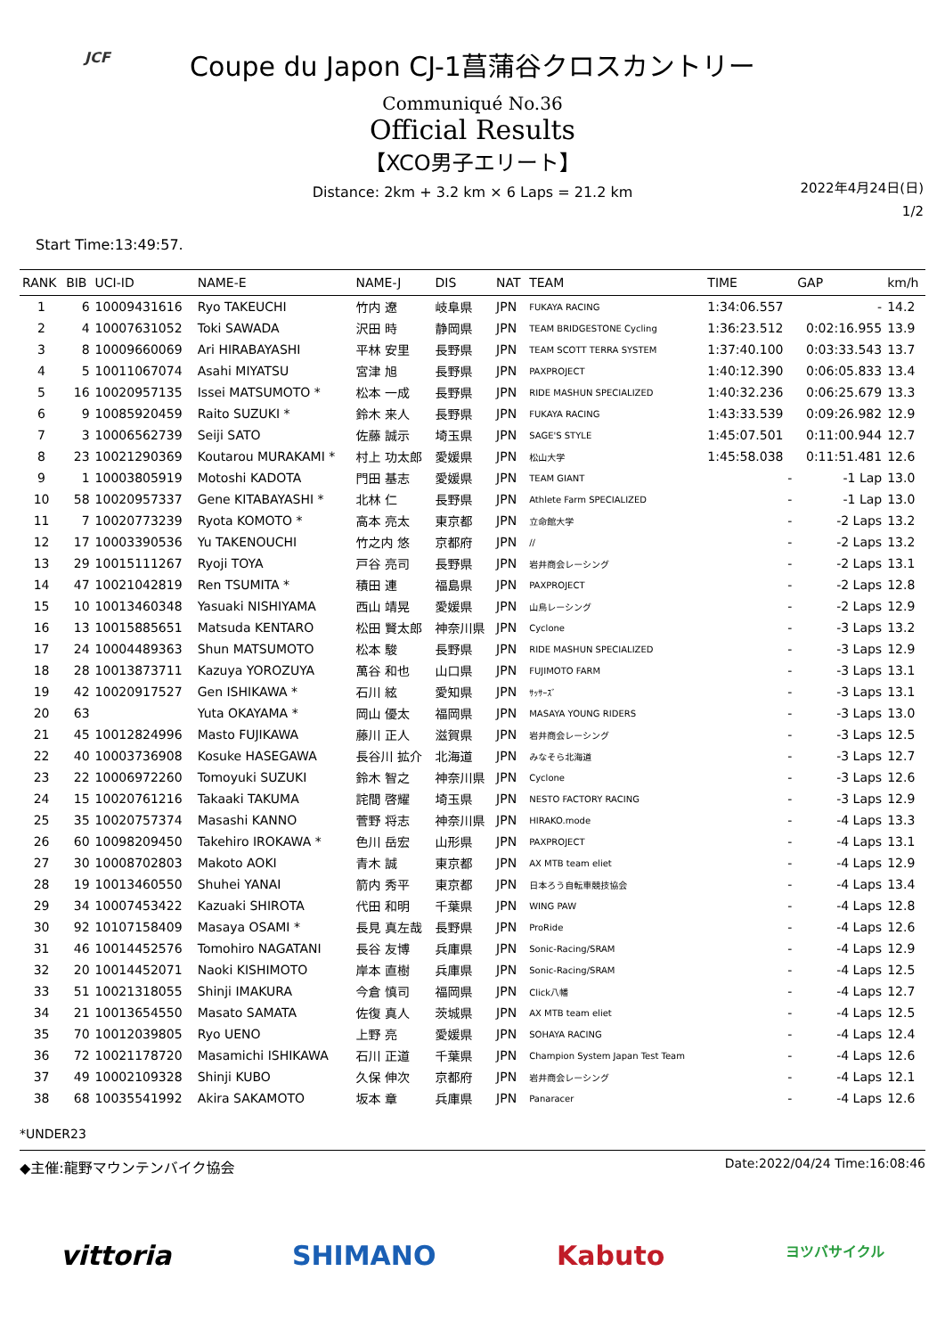JCF
Coupe du Japon CJ-1菖蒲谷クロスカントリー
Communiqué No.36
Official Results
【XCO男子エリート】
Distance: 2km + 3.2 km × 6 Laps = 21.2 km
2022年4月24日(日)
1/2
Start Time:13:49:57.
| RANK | BIB | UCI-ID | NAME-E | NAME-J | DIS | NAT | TEAM | TIME | GAP | km/h |
| --- | --- | --- | --- | --- | --- | --- | --- | --- | --- | --- |
| 1 | 6 | 10009431616 | Ryo TAKEUCHI | 竹内 遼 | 岐阜県 | JPN | FUKAYA RACING | 1:34:06.557 | - | 14.2 |
| 2 | 4 | 10007631052 | Toki SAWADA | 沢田 時 | 静岡県 | JPN | TEAM BRIDGESTONE Cycling | 1:36:23.512 | 0:02:16.955 | 13.9 |
| 3 | 8 | 10009660069 | Ari HIRABAYASHI | 平林 安里 | 長野県 | JPN | TEAM SCOTT TERRA SYSTEM | 1:37:40.100 | 0:03:33.543 | 13.7 |
| 4 | 5 | 10011067074 | Asahi MIYATSU | 宮津 旭 | 長野県 | JPN | PAXPROJECT | 1:40:12.390 | 0:06:05.833 | 13.4 |
| 5 | 16 | 10020957135 | Issei MATSUMOTO * | 松本 一成 | 長野県 | JPN | RIDE MASHUN SPECIALIZED | 1:40:32.236 | 0:06:25.679 | 13.3 |
| 6 | 9 | 10085920459 | Raito SUZUKI * | 鈴木 来人 | 長野県 | JPN | FUKAYA RACING | 1:43:33.539 | 0:09:26.982 | 12.9 |
| 7 | 3 | 10006562739 | Seiji SATO | 佐藤 誠示 | 埼玉県 | JPN | SAGE'S STYLE | 1:45:07.501 | 0:11:00.944 | 12.7 |
| 8 | 23 | 10021290369 | Koutarou MURAKAMI * | 村上 功太郎 | 愛媛県 | JPN | 松山大学 | 1:45:58.038 | 0:11:51.481 | 12.6 |
| 9 | 1 | 10003805919 | Motoshi KADOTA | 門田 基志 | 愛媛県 | JPN | TEAM GIANT | - | -1 Lap | 13.0 |
| 10 | 58 | 10020957337 | Gene KITABAYASHI * | 北林 仁 | 長野県 | JPN | Athlete Farm SPECIALIZED | - | -1 Lap | 13.0 |
| 11 | 7 | 10020773239 | Ryota KOMOTO * | 高本 亮太 | 東京都 | JPN | 立命館大学 | - | -2 Laps | 13.2 |
| 12 | 17 | 10003390536 | Yu TAKENOUCHI | 竹之内 悠 | 京都府 | JPN | // | - | -2 Laps | 13.2 |
| 13 | 29 | 10015111267 | Ryoji TOYA | 戸谷 亮司 | 長野県 | JPN | 岩井商会レーシング | - | -2 Laps | 13.1 |
| 14 | 47 | 10021042819 | Ren TSUMITA * | 積田 連 | 福島県 | JPN | PAXPROJECT | - | -2 Laps | 12.8 |
| 15 | 10 | 10013460348 | Yasuaki NISHIYAMA | 西山 靖晃 | 愛媛県 | JPN | 山鳥レーシング | - | -2 Laps | 12.9 |
| 16 | 13 | 10015885651 | Matsuda KENTARO | 松田 賢太郎 | 神奈川県 | JPN | Cyclone | - | -3 Laps | 13.2 |
| 17 | 24 | 10004489363 | Shun MATSUMOTO | 松本 駿 | 長野県 | JPN | RIDE MASHUN SPECIALIZED | - | -3 Laps | 12.9 |
| 18 | 28 | 10013873711 | Kazuya YOROZUYA | 萬谷 和也 | 山口県 | JPN | FUJIMOTO FARM | - | -3 Laps | 13.1 |
| 19 | 42 | 10020917527 | Gen ISHIKAWA * | 石川 絃 | 愛知県 | JPN | ｻｯｻｰｽﾞ | - | -3 Laps | 13.1 |
| 20 | 63 | | Yuta OKAYAMA * | 岡山 優太 | 福岡県 | JPN | MASAYA YOUNG RIDERS | - | -3 Laps | 13.0 |
| 21 | 45 | 10012824996 | Masto FUJIKAWA | 藤川 正人 | 滋賀県 | JPN | 岩井商会レーシング | - | -3 Laps | 12.5 |
| 22 | 40 | 10003736908 | Kosuke HASEGAWA | 長谷川 拡介 | 北海道 | JPN | みなそら北海道 | - | -3 Laps | 12.7 |
| 23 | 22 | 10006972260 | Tomoyuki SUZUKI | 鈴木 智之 | 神奈川県 | JPN | Cyclone | - | -3 Laps | 12.6 |
| 24 | 15 | 10020761216 | Takaaki TAKUMA | 詫間 啓耀 | 埼玉県 | JPN | NESTO FACTORY RACING | - | -3 Laps | 12.9 |
| 25 | 35 | 10020757374 | Masashi KANNO | 菅野 将志 | 神奈川県 | JPN | HIRAKO.mode | - | -4 Laps | 13.3 |
| 26 | 60 | 10098209450 | Takehiro IROKAWA * | 色川 岳宏 | 山形県 | JPN | PAXPROJECT | - | -4 Laps | 13.1 |
| 27 | 30 | 10008702803 | Makoto AOKI | 青木 誠 | 東京都 | JPN | AX MTB team eliet | - | -4 Laps | 12.9 |
| 28 | 19 | 10013460550 | Shuhei YANAI | 箭内 秀平 | 東京都 | JPN | 日本ろう自転車競技協会 | - | -4 Laps | 13.4 |
| 29 | 34 | 10007453422 | Kazuaki SHIROTA | 代田 和明 | 千葉県 | JPN | WING PAW | - | -4 Laps | 12.8 |
| 30 | 92 | 10107158409 | Masaya OSAMI * | 長見 真左哉 | 長野県 | JPN | ProRide | - | -4 Laps | 12.6 |
| 31 | 46 | 10014452576 | Tomohiro NAGATANI | 長谷 友博 | 兵庫県 | JPN | Sonic-Racing/SRAM | - | -4 Laps | 12.9 |
| 32 | 20 | 10014452071 | Naoki KISHIMOTO | 岸本 直樹 | 兵庫県 | JPN | Sonic-Racing/SRAM | - | -4 Laps | 12.5 |
| 33 | 51 | 10021318055 | Shinji IMAKURA | 今倉 慎司 | 福岡県 | JPN | Click八幡 | - | -4 Laps | 12.7 |
| 34 | 21 | 10013654550 | Masato SAMATA | 佐復 真人 | 茨城県 | JPN | AX MTB team eliet | - | -4 Laps | 12.5 |
| 35 | 70 | 10012039805 | Ryo UENO | 上野 亮 | 愛媛県 | JPN | SOHAYA RACING | - | -4 Laps | 12.4 |
| 36 | 72 | 10021178720 | Masamichi ISHIKAWA | 石川 正道 | 千葉県 | JPN | Champion System Japan Test Team | - | -4 Laps | 12.6 |
| 37 | 49 | 10002109328 | Shinji KUBO | 久保 伸次 | 京都府 | JPN | 岩井商会レーシング | - | -4 Laps | 12.1 |
| 38 | 68 | 10035541992 | Akira SAKAMOTO | 坂本 章 | 兵庫県 | JPN | Panaracer | - | -4 Laps | 12.6 |
*UNDER23
◆主催:龍野マウンテンバイク協会 Date:2022/04/24 Time:16:08:46
vittoria SHIMANO Kabuto ヨツバサイクル